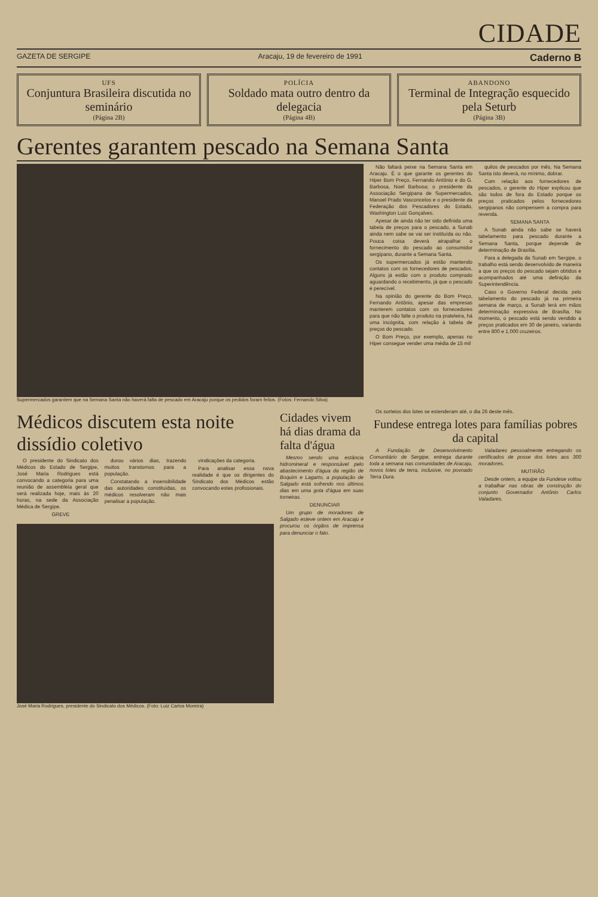CIDADE
GAZETA DE SERGIPE Aracaju, 19 de fevereiro de 1991 Caderno B
UFS
Conjuntura Brasileira discutida no seminário
(Página 2B)
POLÍCIA
Soldado mata outro dentro da delegacia
(Página 4B)
ABANDONO
Terminal de Integração esquecido pela Seturb
(Página 3B)
Gerentes garantem pescado na Semana Santa
Supermercados garantem que na Semana Santa não haverá falta de pescado em Aracaju porque os pedidos foram feitos. (Fotos: Fernando Silva)
Não faltará peixe na Semana Santa em Aracaju. É o que garante os gerentes do Hiper Bom Preço, Fernando Antônio e do G. Barbosa, Noel Barbosa; o presidente da Associação Sergipana de Supermercados, Manoel Prado Vasconcelos e o presidente da Federação dos Pescadores do Estado, Washington Luiz Gonçalves.
Apesar de ainda não ter sido definida uma tabela de preços para o pescado, a Sunab ainda nem sabe se vai ser instituída ou não. Pouca coisa deverá atrapalhar o fornecimento do pescado ao consumidor sergipano, durante a Semana Santa.
Os supermercados já estão mantendo contatos com os fornecedores de pescados. Alguns já estão com o produto comprado aguardando o recebimento, já que o pescado é perecível.
Na opinião do gerente do Bom Preço, Fernando Antônio, apesar das empresas manterem contatos com os fornecedores para que não falte o produto na prateleira, há uma incógnita, com relação à tabela de preços do pescado.
O Bom Preço, por exemplo, apenas no Hiper consegue vender uma média de 15 mil
quilos de pescados por mês. Na Semana Santa isto deverá, no mínimo, dobrar.
Com relação aos fornecedores de pescados, o gerente do Hiper explicou que são todos de fora do Estado porque os preços praticados pelos fornecedores sergipanos não compensem a compra para revenda.
SEMANA SANTA
A Sunab ainda não sabe se haverá tabelamento para pescado durante a Semana Santa, porque depende de determinação de Brasília.
Para a delegada da Sunab em Sergipe, o trabalho está sendo desenvolvido de maneira a que os preços do pescado sejam obtidos e acompanhados até uma definição da Superintendência.
Caso o Governo Federal decida pelo tabelamento do pescado já na primeira semana de março, a Sunab terá em mãos determinação expressiva de Brasília. No momento, o pescado está sendo vendido a preços praticados em 30 de janeiro, variando entre 800 e 1.000 cruzeiros.
Médicos discutem esta noite dissídio coletivo
O presidente do Sindicato dos Médicos do Estado de Sergipe, José Maria Rodrigues está convocando a categoria para uma reunião de assembléia geral que será realizada hoje, mais às 20 horas, na sede da Associação Médica de Sergipe.
GREVE
durou vários dias, trazendo muitos transtornos para a população.
Constatando a insensibilidade das autoridades constituídas, os médicos resolveram não mais penalisar a população.
vindicações da categoria.
Para analisar essa nova realidade é que os dirigentes do Sindicato dos Médicos estão convocando estes profissionais.
José Maria Rodrigues, presidente do Sindicato dos Médicos. (Foto: Luiz Carlos Moreira)
Cidades vivem há dias drama da falta d'água
Mesmo sendo uma estância hidromineral e responsável pelo abastecimento d'água da região de Boquim e Lagarto, a população de Salgado está sofrendo nos últimos dias em uma gota d'água em suas torneiras.
DENUNCIAR
Um grupo de moradores de Salgado esteve ontem em Aracaju e procurou os órgãos de imprensa para denunciar o fato.
Os sorteios dos lotes se estenderam até, o dia 26 deste mês.
Fundese entrega lotes para famílias pobres da capital
A Fundação de Desenvolvimento Comunitário de Sergipe, entrega durante toda a semana nas comunidades de Aracaju, novos lotes de terra, inclusive, no povoado Terra Dura.
Valadares pessoalmente entregando os certificados de posse dos lotes aos 300 moradores.
MUTIRÃO
Desde ontem, a equipe da Fundese voltou a trabalhar nas obras de construção do conjunto Governador Antônio Carlos Valadares.